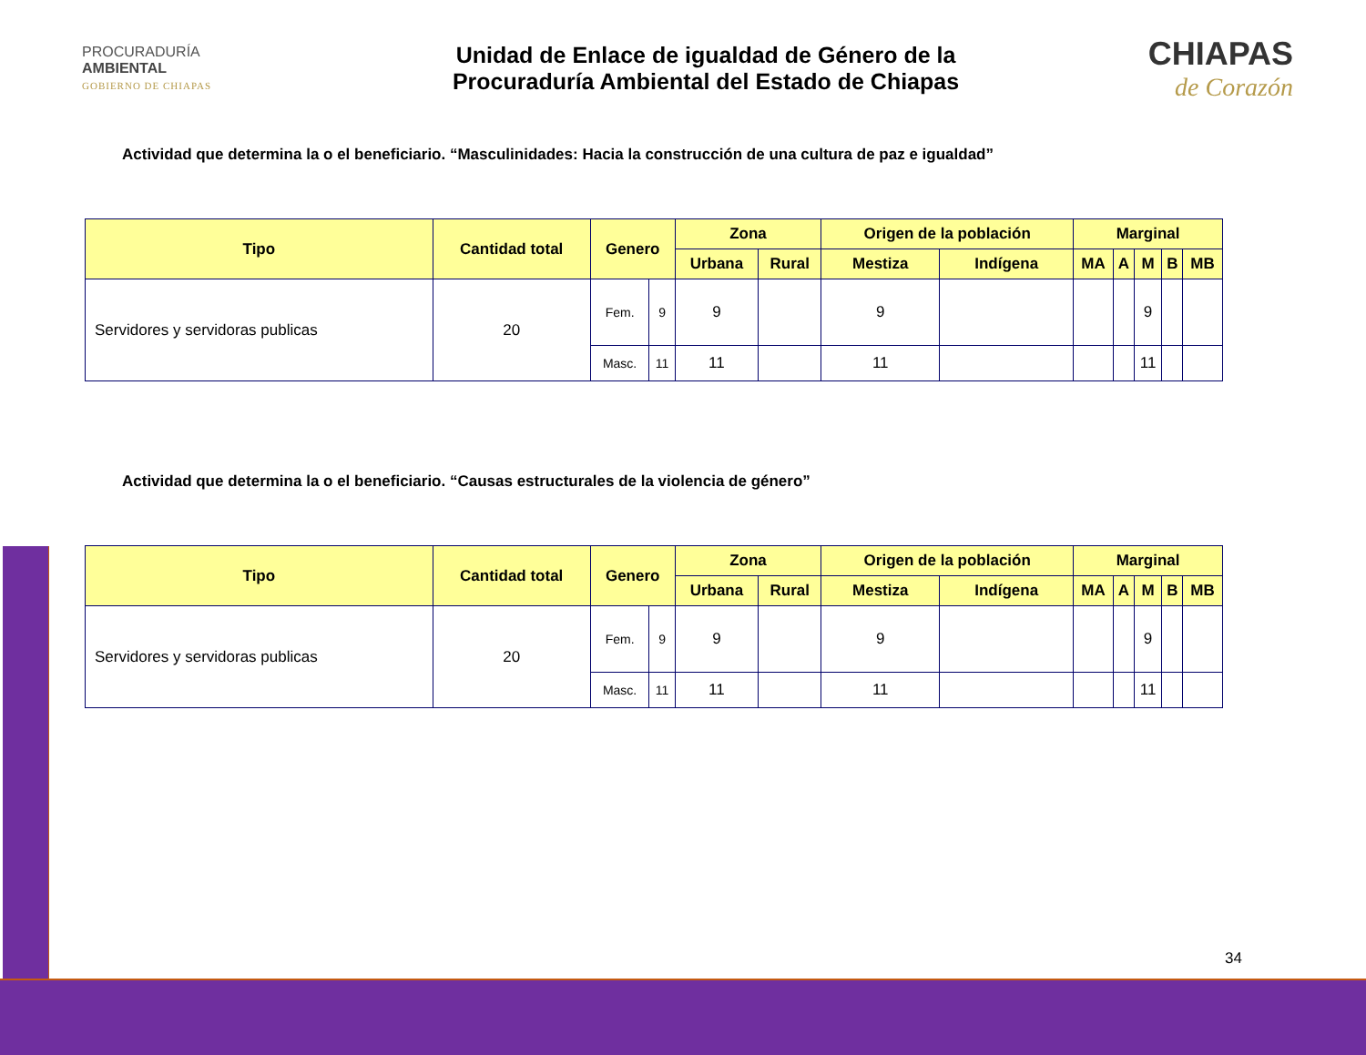PROCURADURÍA
AMBIENTAL
GOBIERNO DE CHIAPAS
Unidad de Enlace de igualdad de Género de la
Procuraduría Ambiental del Estado de Chiapas
CHIAPAS
de Corazón
Actividad que determina la o el beneficiario. “Masculinidades: Hacia la construcción de una cultura de paz e igualdad”
| Tipo | Cantidad total | Genero | | Zona | | Origen de la población | | Marginal | | | | |
| --- | --- | --- | --- | --- | --- | --- | --- | --- | --- | --- | --- | --- |
| | | | | Urbana | Rural | Mestiza | Indígena | MA | A | M | B | MB |
| Servidores y servidoras publicas | 20 | Fem. | 9 | 9 | | 9 | | | | 9 | | |
| | | Masc. | 11 | 11 | | 11 | | | | 11 | | |
Actividad que determina la o el beneficiario. “Causas estructurales de la violencia de género”
| Tipo | Cantidad total | Genero | | Zona | | Origen de la población | | Marginal | | | | |
| --- | --- | --- | --- | --- | --- | --- | --- | --- | --- | --- | --- | --- |
| | | | | Urbana | Rural | Mestiza | Indígena | MA | A | M | B | MB |
| Servidores y servidoras publicas | 20 | Fem. | 9 | 9 | | 9 | | | | 9 | | |
| | | Masc. | 11 | 11 | | 11 | | | | 11 | | |
34